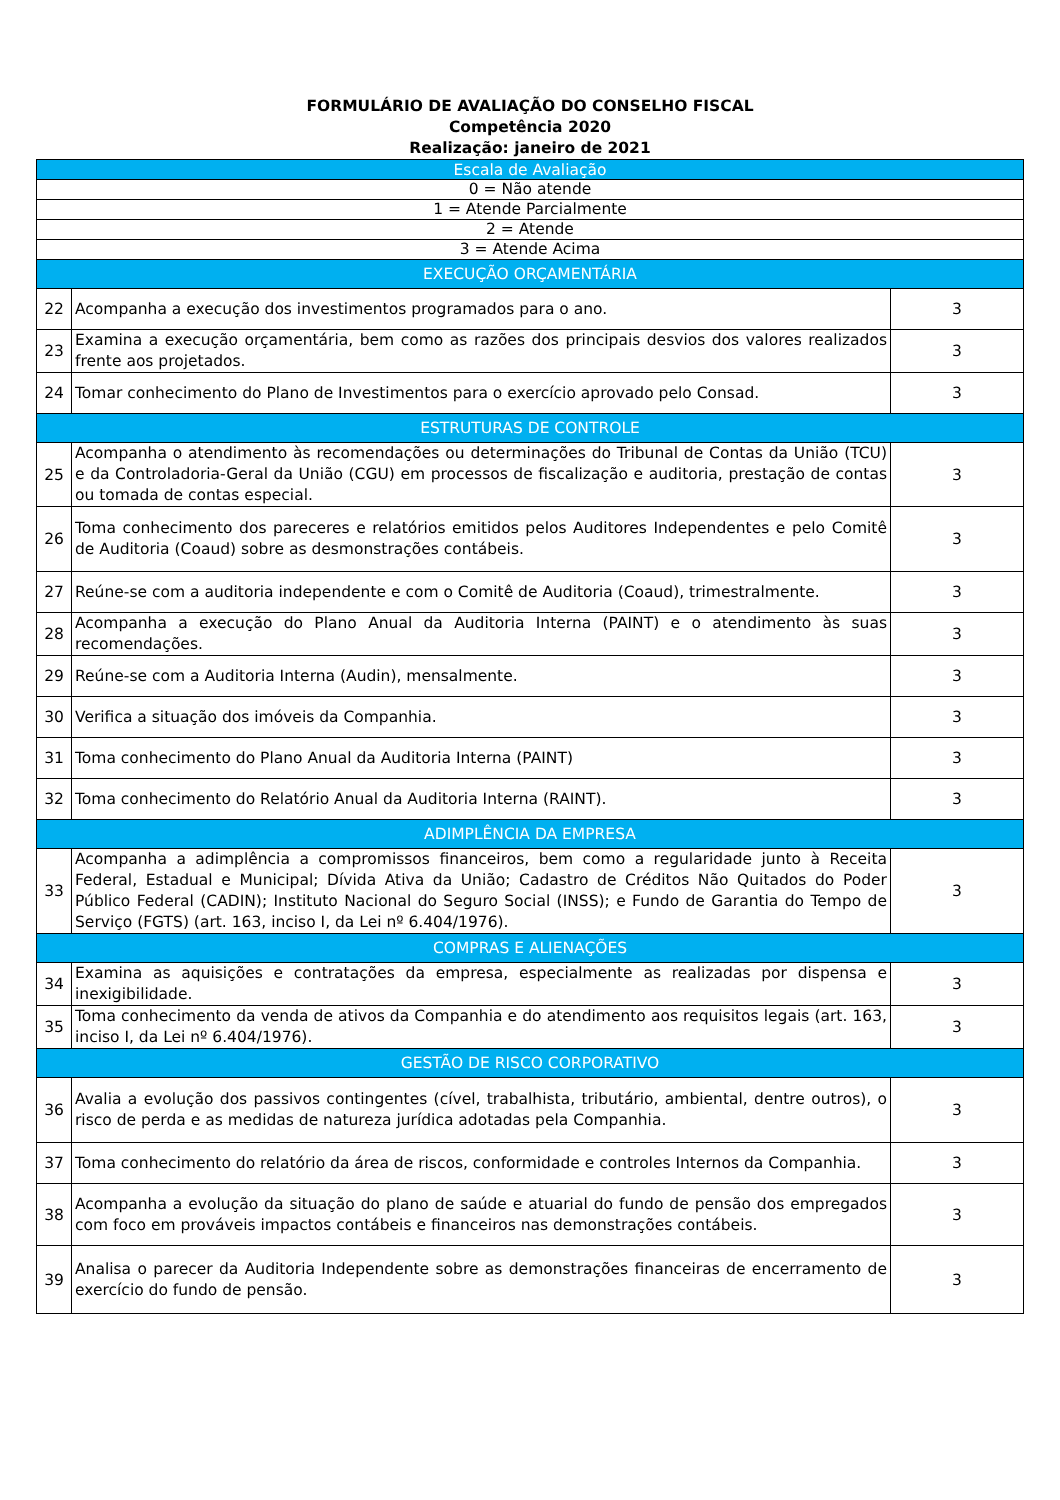FORMULÁRIO DE AVALIAÇÃO DO CONSELHO FISCAL
Competência 2020
Realização: janeiro de 2021
| Escala de Avaliação | | |
| --- | --- | --- |
| 0 = Não atende | | |
| 1 = Atende Parcialmente | | |
| 2 = Atende | | |
| 3 = Atende Acima | | |
| EXECUÇÃO ORÇAMENTÁRIA | | |
| 22 | Acompanha a execução dos investimentos programados para o ano. | 3 |
| 23 | Examina a execução orçamentária, bem como as razões dos principais desvios dos valores realizados frente aos projetados. | 3 |
| 24 | Tomar conhecimento do Plano de Investimentos para o exercício aprovado pelo Consad. | 3 |
| ESTRUTURAS DE CONTROLE | | |
| 25 | Acompanha o atendimento às recomendações ou determinações do Tribunal de Contas da União (TCU) e da Controladoria-Geral da União (CGU) em processos de fiscalização e auditoria, prestação de contas ou tomada de contas especial. | 3 |
| 26 | Toma conhecimento dos pareceres e relatórios emitidos pelos Auditores Independentes e pelo Comitê de Auditoria (Coaud) sobre as desmonstrações contábeis. | 3 |
| 27 | Reúne-se com a auditoria independente e com o Comitê de Auditoria (Coaud), trimestralmente. | 3 |
| 28 | Acompanha a execução do Plano Anual da Auditoria Interna (PAINT) e o atendimento às suas recomendações. | 3 |
| 29 | Reúne-se com a Auditoria Interna (Audin), mensalmente. | 3 |
| 30 | Verifica a situação dos imóveis da Companhia. | 3 |
| 31 | Toma conhecimento do Plano Anual da Auditoria Interna (PAINT) | 3 |
| 32 | Toma conhecimento do Relatório Anual da Auditoria Interna (RAINT). | 3 |
| ADIMPLÊNCIA DA EMPRESA | | |
| 33 | Acompanha a adimplência a compromissos financeiros, bem como a regularidade junto à Receita Federal, Estadual e Municipal; Dívida Ativa da União; Cadastro de Créditos Não Quitados do Poder Público Federal (CADIN); Instituto Nacional do Seguro Social (INSS); e Fundo de Garantia do Tempo de Serviço (FGTS) (art. 163, inciso I, da Lei nº 6.404/1976). | 3 |
| COMPRAS E ALIENAÇÕES | | |
| 34 | Examina as aquisições e contratações da empresa, especialmente as realizadas por dispensa e inexigibilidade. | 3 |
| 35 | Toma conhecimento da venda de ativos da Companhia e do atendimento aos requisitos legais (art. 163, inciso I, da Lei nº 6.404/1976). | 3 |
| GESTÃO DE RISCO CORPORATIVO | | |
| 36 | Avalia a evolução dos passivos contingentes (cível, trabalhista, tributário, ambiental, dentre outros), o risco de perda e as medidas de natureza jurídica adotadas pela Companhia. | 3 |
| 37 | Toma conhecimento do relatório da área de riscos, conformidade e controles Internos da Companhia. | 3 |
| 38 | Acompanha a evolução da situação do plano de saúde e atuarial do fundo de pensão dos empregados com foco em prováveis impactos contábeis e financeiros nas demonstrações contábeis. | 3 |
| 39 | Analisa o parecer da Auditoria Independente sobre as demonstrações financeiras de encerramento de exercício do fundo de pensão. | 3 |